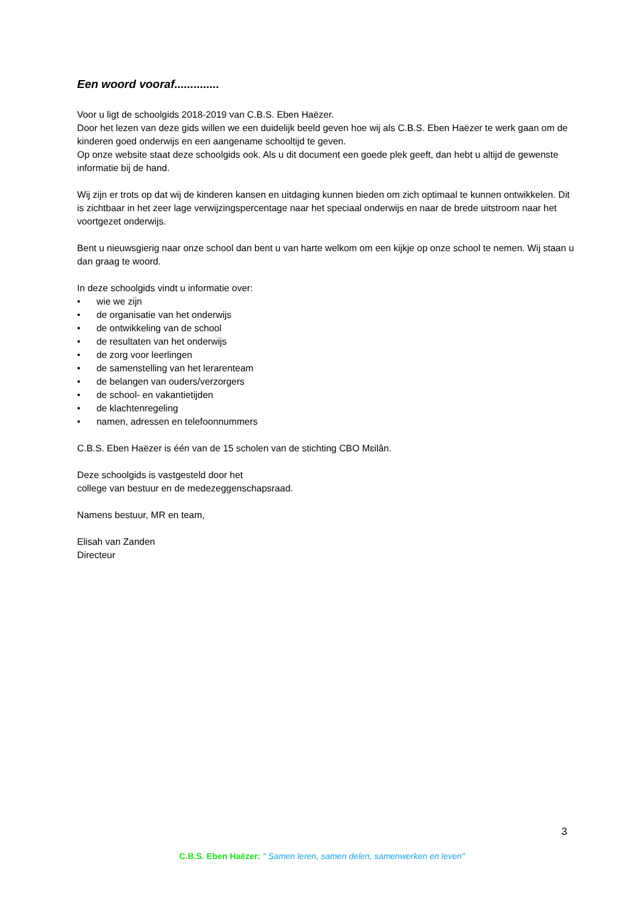Een woord vooraf..............
Voor u ligt de schoolgids 2018-2019 van C.B.S. Eben Haëzer.
Door het lezen van deze gids willen we een duidelijk beeld geven hoe wij als C.B.S. Eben Haëzer te werk gaan om de kinderen goed onderwijs en een aangename schooltijd te geven.
Op onze website staat deze schoolgids ook. Als u dit document een goede plek geeft, dan hebt u altijd de gewenste informatie bij de hand.
Wij zijn er trots op dat wij de kinderen kansen en uitdaging kunnen bieden om zich optimaal te kunnen ontwikkelen. Dit is zichtbaar in het zeer lage verwijzingspercentage naar het speciaal onderwijs en naar de brede uitstroom naar het voortgezet onderwijs.
Bent u nieuwsgierig naar onze school dan bent u van harte welkom om een kijkje op onze school te nemen. Wij staan u dan graag te woord.
In deze schoolgids vindt u informatie over:
• wie we zijn
• de organisatie van het onderwijs
• de ontwikkeling van de school
• de resultaten van het onderwijs
• de zorg voor leerlingen
• de samenstelling van het lerarenteam
• de belangen van ouders/verzorgers
• de school- en vakantietijden
• de klachtenregeling
• namen, adressen en telefoonnummers
C.B.S. Eben Haëzer is één van de 15 scholen van de stichting CBO Mɛilân.
Deze schoolgids is vastgesteld door het
college van bestuur en de medezeggenschapsraad.
Namens bestuur, MR en team,
Elisah van Zanden
Directeur
3
C.B.S. Eben Haëzer: " Samen leren, samen delen, samenwerken en leven"